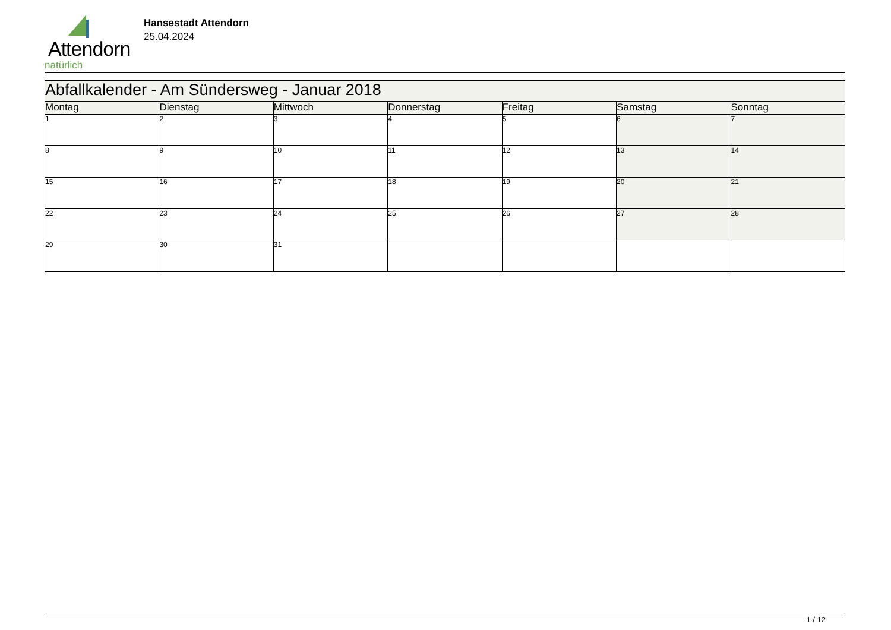Attendorn
natürlich
Hansestadt Attendorn
25.04.2024
| Abfallkalender - Am Sündersweg - Januar 2018 | | | | | | |
| Montag | Dienstag | Mittwoch | Donnerstag | Freitag | Samstag | Sonntag |
| 1 | 2 | 3 | 4 | 5 | 6 | 7 |
| 8 | 9 | 10 | 11 | 12 | 13 | 14 |
| 15 | 16 | 17 | 18 | 19 | 20 | 21 |
| 22 | 23 | 24 | 25 | 26 | 27 | 28 |
| 29 | 30 | 31 | | | | |
1 / 12